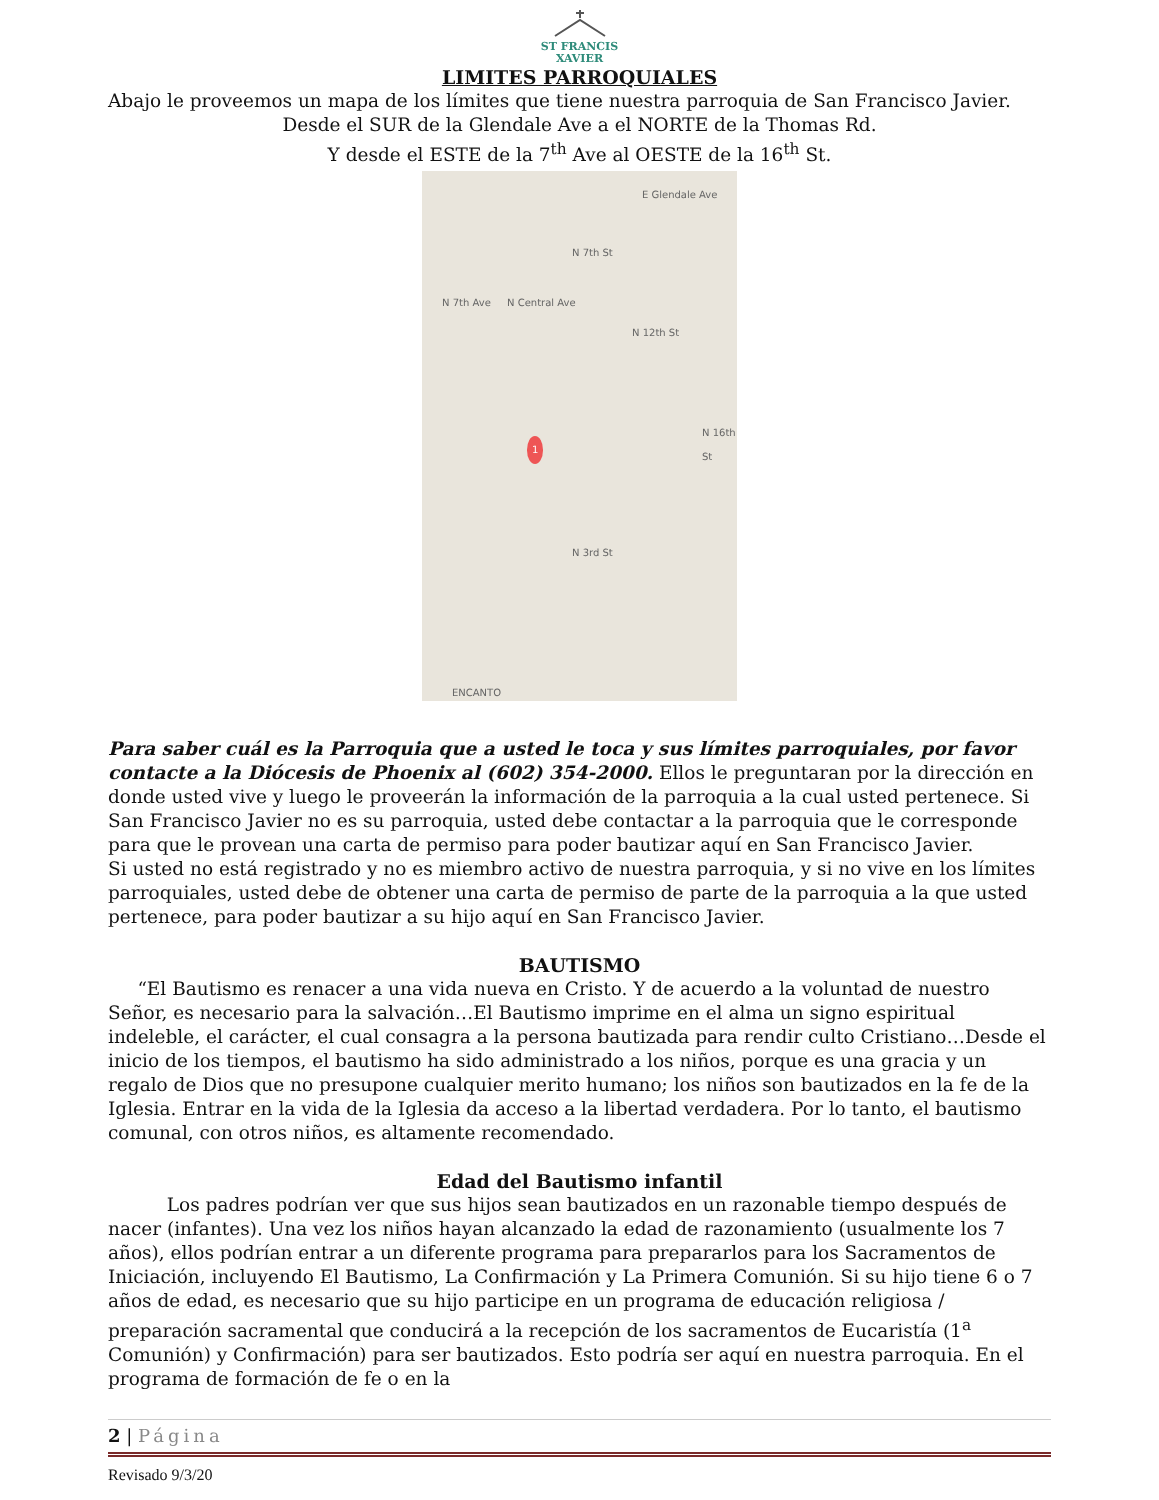ST FRANCIS
XAVIER
LIMITES PARROQUIALES
Abajo le proveemos un mapa de los límites que tiene nuestra parroquia de San Francisco Javier.
Desde el SUR de la Glendale Ave a el NORTE de la Thomas Rd.
Y desde el ESTE de la 7<sup>th</sup> Ave al OESTE de la 16<sup>th</sup> St.
E Glendale Ave
N 7th St
N 7th Ave N Central Ave
N 12th St
N 16th St
N 3rd St
ENCANTO
1
Para saber cuál es la Parroquia que a usted le toca y sus límites parroquiales, por favor contacte a la Diócesis de Phoenix al (602) 354-2000. Ellos le preguntaran por la dirección en donde usted vive y luego le proveerán la información de la parroquia a la cual usted pertenece. Si San Francisco Javier no es su parroquia, usted debe contactar a la parroquia que le corresponde para que le provean una carta de permiso para poder bautizar aquí en San Francisco Javier.
Si usted no está registrado y no es miembro activo de nuestra parroquia, y si no vive en los límites parroquiales, usted debe de obtener una carta de permiso de parte de la parroquia a la que usted pertenece, para poder bautizar a su hijo aquí en San Francisco Javier.
BAUTISMO
“El Bautismo es renacer a una vida nueva en Cristo. Y de acuerdo a la voluntad de nuestro Señor, es necesario para la salvación…El Bautismo imprime en el alma un signo espiritual indeleble, el carácter, el cual consagra a la persona bautizada para rendir culto Cristiano…Desde el inicio de los tiempos, el bautismo ha sido administrado a los niños, porque es una gracia y un regalo de Dios que no presupone cualquier merito humano; los niños son bautizados en la fe de la Iglesia. Entrar en la vida de la Iglesia da acceso a la libertad verdadera. Por lo tanto, el bautismo comunal, con otros niños, es altamente recomendado.
Edad del Bautismo infantil
Los padres podrían ver que sus hijos sean bautizados en un razonable tiempo después de nacer (infantes). Una vez los niños hayan alcanzado la edad de razonamiento (usualmente los 7 años), ellos podrían entrar a un diferente programa para prepararlos para los Sacramentos de Iniciación, incluyendo El Bautismo, La Confirmación y La Primera Comunión. Si su hijo tiene 6 o 7 años de edad, es necesario que su hijo participe en un programa de educación religiosa / preparación sacramental que conducirá a la recepción de los sacramentos de Eucaristía (1<sup>a</sup> Comunión) y Confirmación) para ser bautizados. Esto podría ser aquí en nuestra parroquia. En el programa de formación de fe o en la
2 | Página
Revisado 9/3/20